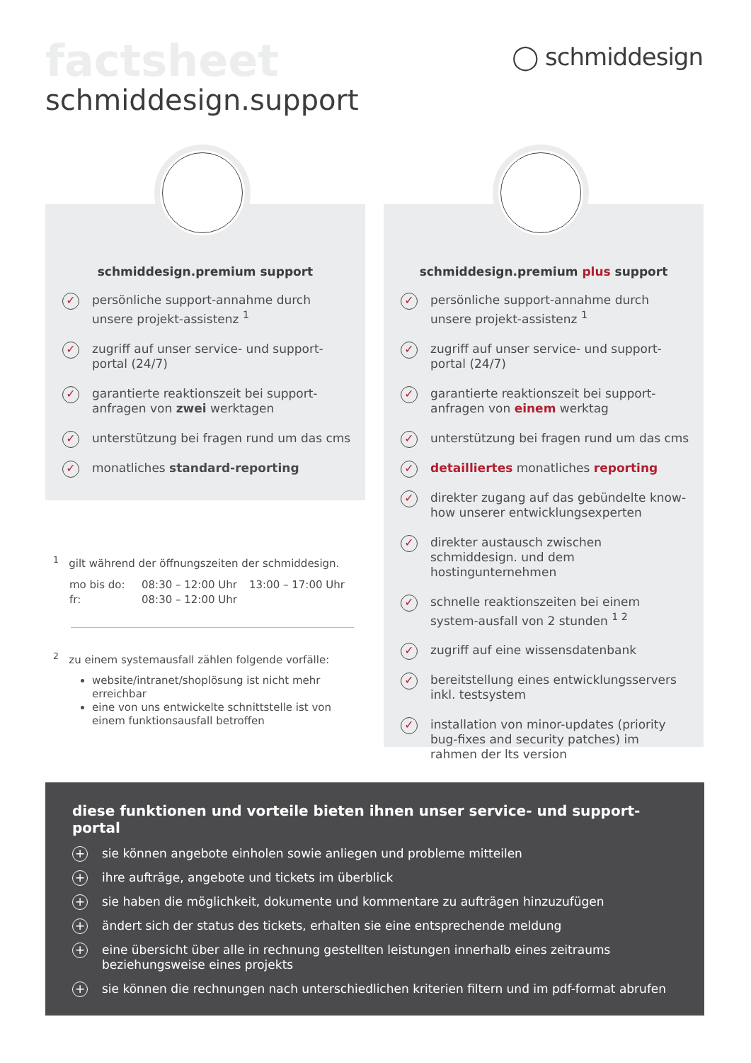factsheet
schmiddesign.support
◯ schmiddesign
schmiddesign.premium support
✓ persönliche support-annahme durch unsere projekt-assistenz <sup>1</sup>
✓ zugriff auf unser service- und support-portal (24/7)
✓ garantierte reaktionszeit bei support-anfragen von zwei werktagen
✓ unterstützung bei fragen rund um das cms
✓ monatliches standard-reporting
schmiddesign.premium plus support
✓ persönliche support-annahme durch unsere projekt-assistenz <sup>1</sup>
✓ zugriff auf unser service- und support-portal (24/7)
✓ garantierte reaktionszeit bei support-anfragen von einem werktag
✓ unterstützung bei fragen rund um das cms
✓ detailliertes monatliches reporting
✓ direkter zugang auf das gebündelte know-how unserer entwicklungsexperten
✓ direkter austausch zwischen schmiddesign. und dem hostingunternehmen
✓ schnelle reaktionszeiten bei einem system-ausfall von 2 stunden <sup>1 2</sup>
✓ zugriff auf eine wissensdatenbank
✓ bereitstellung eines entwicklungsservers inkl. testsystem
✓ installation von minor-updates (priority bug-fixes and security patches) im rahmen der lts version
<sup>1</sup> gilt während der öffnungszeiten der schmiddesign.
| mo bis do: | 08:30 – 12:00 Uhr | 13:00 – 17:00 Uhr |
| fr: | 08:30 – 12:00 Uhr | |
<sup>2</sup> zu einem systemausfall zählen folgende vorfälle:
website/intranet/shoplösung ist nicht mehr erreichbar
eine von uns entwickelte schnittstelle ist von einem funktionsausfall betroffen
diese funktionen und vorteile bieten ihnen unser service- und support-portal
+ sie können angebote einholen sowie anliegen und probleme mitteilen
+ ihre aufträge, angebote und tickets im überblick
+ sie haben die möglichkeit, dokumente und kommentare zu aufträgen hinzuzufügen
+ ändert sich der status des tickets, erhalten sie eine entsprechende meldung
+ eine übersicht über alle in rechnung gestellten leistungen innerhalb eines zeitraums beziehungsweise eines projekts
+ sie können die rechnungen nach unterschiedlichen kriterien filtern und im pdf-format abrufen